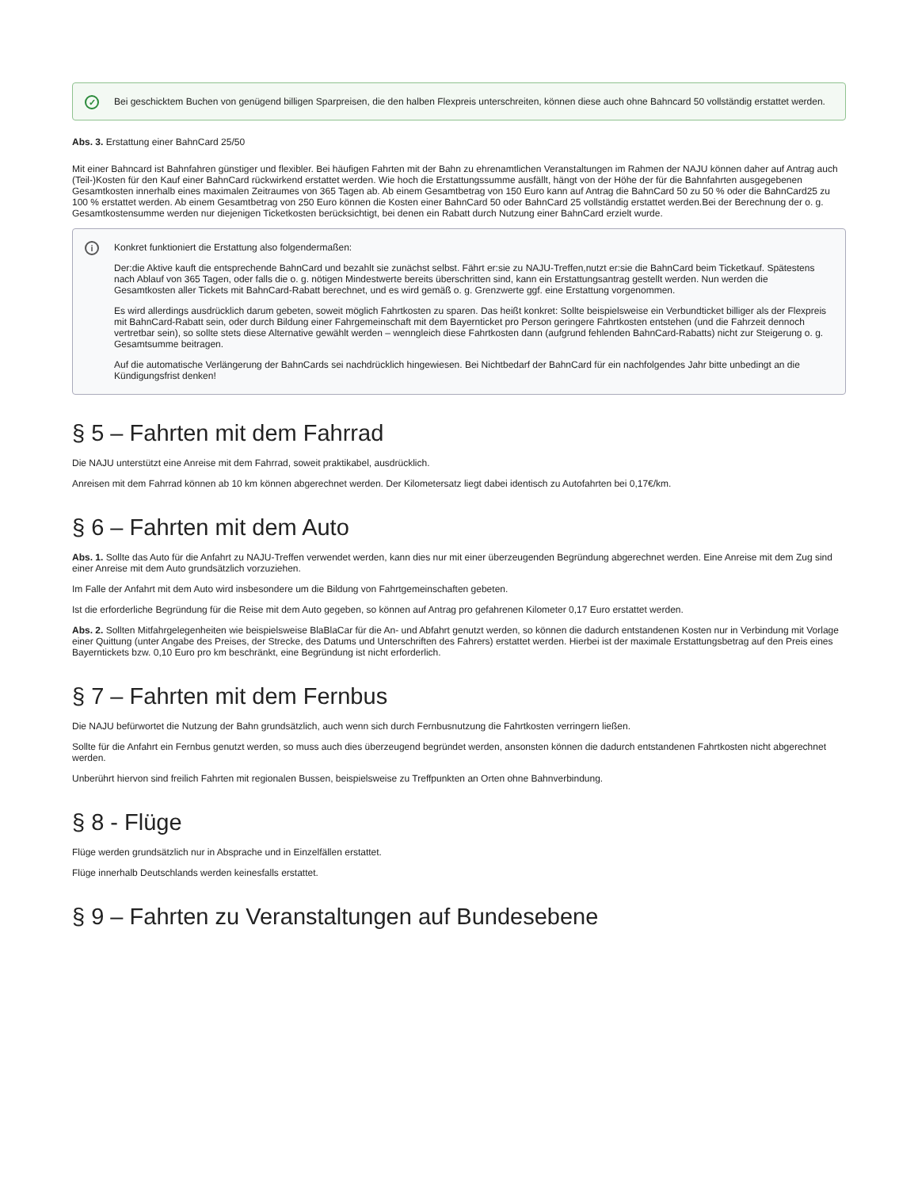✓
Bei geschicktem Buchen von genügend billigen Sparpreisen, die den halben Flexpreis unterschreiten, können diese auch ohne Bahncard 50 vollständig erstattet werden.
Abs. 3. Erstattung einer BahnCard 25/50
Mit einer Bahncard ist Bahnfahren günstiger und flexibler. Bei häufigen Fahrten mit der Bahn zu ehrenamtlichen Veranstaltungen im Rahmen der NAJU können daher auf Antrag auch (Teil-)Kosten für den Kauf einer BahnCard rückwirkend erstattet werden. Wie hoch die Erstattungssumme ausfällt, hängt von der Höhe der für die Bahnfahrten ausgegebenen Gesamtkosten innerhalb eines maximalen Zeitraumes von 365 Tagen ab. Ab einem Gesamtbetrag von 150 Euro kann auf Antrag die BahnCard 50 zu 50 % oder die BahnCard25 zu 100 % erstattet werden. Ab einem Gesamtbetrag von 250 Euro können die Kosten einer BahnCard 50 oder BahnCard 25 vollständig erstattet werden.Bei der Berechnung der o. g. Gesamtkostensumme werden nur diejenigen Ticketkosten berücksichtigt, bei denen ein Rabatt durch Nutzung einer BahnCard erzielt wurde.
i
Konkret funktioniert die Erstattung also folgendermaßen:
Der:die Aktive kauft die entsprechende BahnCard und bezahlt sie zunächst selbst. Fährt er:sie zu NAJU-Treffen,nutzt er:sie die BahnCard beim Ticketkauf. Spätestens nach Ablauf von 365 Tagen, oder falls die o. g. nötigen Mindestwerte bereits überschritten sind, kann ein Erstattungsantrag gestellt werden. Nun werden die Gesamtkosten aller Tickets mit BahnCard-Rabatt berechnet, und es wird gemäß o. g. Grenzwerte ggf. eine Erstattung vorgenommen.
Es wird allerdings ausdrücklich darum gebeten, soweit möglich Fahrtkosten zu sparen. Das heißt konkret: Sollte beispielsweise ein Verbundticket billiger als der Flexpreis mit BahnCard-Rabatt sein, oder durch Bildung einer Fahrgemeinschaft mit dem Bayernticket pro Person geringere Fahrtkosten entstehen (und die Fahrzeit dennoch vertretbar sein), so sollte stets diese Alternative gewählt werden – wenngleich diese Fahrtkosten dann (aufgrund fehlenden BahnCard-Rabatts) nicht zur Steigerung o. g. Gesamtsumme beitragen.
Auf die automatische Verlängerung der BahnCards sei nachdrücklich hingewiesen. Bei Nichtbedarf der BahnCard für ein nachfolgendes Jahr bitte unbedingt an die Kündigungsfrist denken!
§ 5 – Fahrten mit dem Fahrrad
Die NAJU unterstützt eine Anreise mit dem Fahrrad, soweit praktikabel, ausdrücklich.
Anreisen mit dem Fahrrad können ab 10 km können abgerechnet werden. Der Kilometersatz liegt dabei identisch zu Autofahrten bei 0,17€/km.
§ 6 – Fahrten mit dem Auto
Abs. 1. Sollte das Auto für die Anfahrt zu NAJU-Treffen verwendet werden, kann dies nur mit einer überzeugenden Begründung abgerechnet werden. Eine Anreise mit dem Zug sind einer Anreise mit dem Auto grundsätzlich vorzuziehen.
Im Falle der Anfahrt mit dem Auto wird insbesondere um die Bildung von Fahrtgemeinschaften gebeten.
Ist die erforderliche Begründung für die Reise mit dem Auto gegeben, so können auf Antrag pro gefahrenen Kilometer 0,17 Euro erstattet werden.
Abs. 2. Sollten Mitfahrgelegenheiten wie beispielsweise BlaBlaCar für die An- und Abfahrt genutzt werden, so können die dadurch entstandenen Kosten nur in Verbindung mit Vorlage einer Quittung (unter Angabe des Preises, der Strecke, des Datums und Unterschriften des Fahrers) erstattet werden. Hierbei ist der maximale Erstattungsbetrag auf den Preis eines Bayerntickets bzw. 0,10 Euro pro km beschränkt, eine Begründung ist nicht erforderlich.
§ 7 – Fahrten mit dem Fernbus
Die NAJU befürwortet die Nutzung der Bahn grundsätzlich, auch wenn sich durch Fernbusnutzung die Fahrtkosten verringern ließen.
Sollte für die Anfahrt ein Fernbus genutzt werden, so muss auch dies überzeugend begründet werden, ansonsten können die dadurch entstandenen Fahrtkosten nicht abgerechnet werden.
Unberührt hiervon sind freilich Fahrten mit regionalen Bussen, beispielsweise zu Treffpunkten an Orten ohne Bahnverbindung.
§ 8 - Flüge
Flüge werden grundsätzlich nur in Absprache und in Einzelfällen erstattet.
Flüge innerhalb Deutschlands werden keinesfalls erstattet.
§ 9 – Fahrten zu Veranstaltungen auf Bundesebene